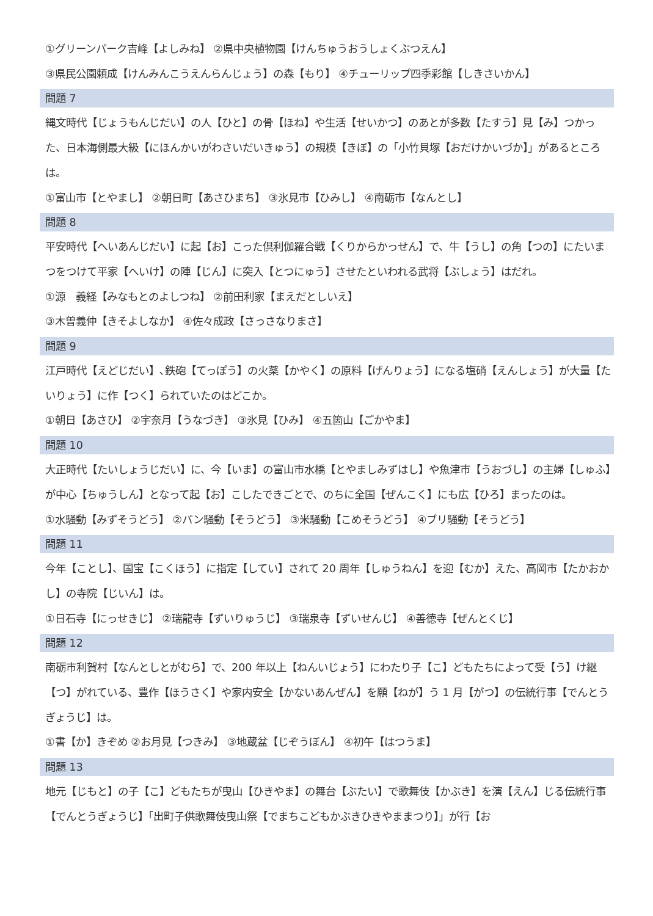①グリーンパーク吉峰【よしみね】 ②県中央植物園【けんちゅうおうしょくぶつえん】
③県民公園頼成【けんみんこうえんらんじょう】の森【もり】 ④チューリップ四季彩館【しきさいかん】
問題 7
縄文時代【じょうもんじだい】の人【ひと】の骨【ほね】や生活【せいかつ】のあとが多数【たすう】見【み】つかった、日本海側最大級【にほんかいがわさいだいきゅう】の規模【きぼ】の「小竹貝塚【おだけかいづか】」があるところは。
①富山市【とやまし】 ②朝日町【あさひまち】 ③氷見市【ひみし】 ④南砺市【なんとし】
問題 8
平安時代【へいあんじだい】に起【お】こった倶利伽羅合戦【くりからかっせん】で、牛【うし】の角【つの】にたいまつをつけて平家【へいけ】の陣【じん】に突入【とつにゅう】させたといわれる武将【ぶしょう】はだれ。
①源　義経【みなもとのよしつね】 ②前田利家【まえだとしいえ】
③木曽義仲【きそよしなか】 ④佐々成政【さっさなりまさ】
問題 9
江戸時代【えどじだい】､鉄砲【てっぽう】の火薬【かやく】の原料【げんりょう】になる塩硝【えんしょう】が大量【たいりょう】に作【つく】られていたのはどこか。
①朝日【あさひ】 ②宇奈月【うなづき】 ③氷見【ひみ】 ④五箇山【ごかやま】
問題 10
大正時代【たいしょうじだい】に、今【いま】の富山市水橋【とやましみずはし】や魚津市【うおづし】の主婦【しゅふ】が中心【ちゅうしん】となって起【お】こしたできごとで、のちに全国【ぜんこく】にも広【ひろ】まったのは。
①水騒動【みずそうどう】 ②パン騒動【そうどう】 ③米騒動【こめそうどう】 ④ブリ騒動【そうどう】
問題 11
今年【ことし】、国宝【こくほう】に指定【してい】されて 20 周年【しゅうねん】を迎【むか】えた、高岡市【たかおかし】の寺院【じいん】は。
①日石寺【にっせきじ】 ②瑞龍寺【ずいりゅうじ】 ③瑞泉寺【ずいせんじ】 ④善徳寺【ぜんとくじ】
問題 12
南砺市利賀村【なんとしとがむら】で、200 年以上【ねんいじょう】にわたり子【こ】どもたちによって受【う】け継【つ】がれている、豊作【ほうさく】や家内安全【かないあんぜん】を願【ねが】う 1 月【がつ】の伝統行事【でんとうぎょうじ】は。
①書【か】きぞめ ②お月見【つきみ】 ③地蔵盆【じぞうぼん】 ④初午【はつうま】
問題 13
地元【じもと】の子【こ】どもたちが曳山【ひきやま】の舞台【ぶたい】で歌舞伎【かぶき】を演【えん】じる伝統行事【でんとうぎょうじ】「出町子供歌舞伎曳山祭【でまちこどもかぶきひきやままつり】」が行【お